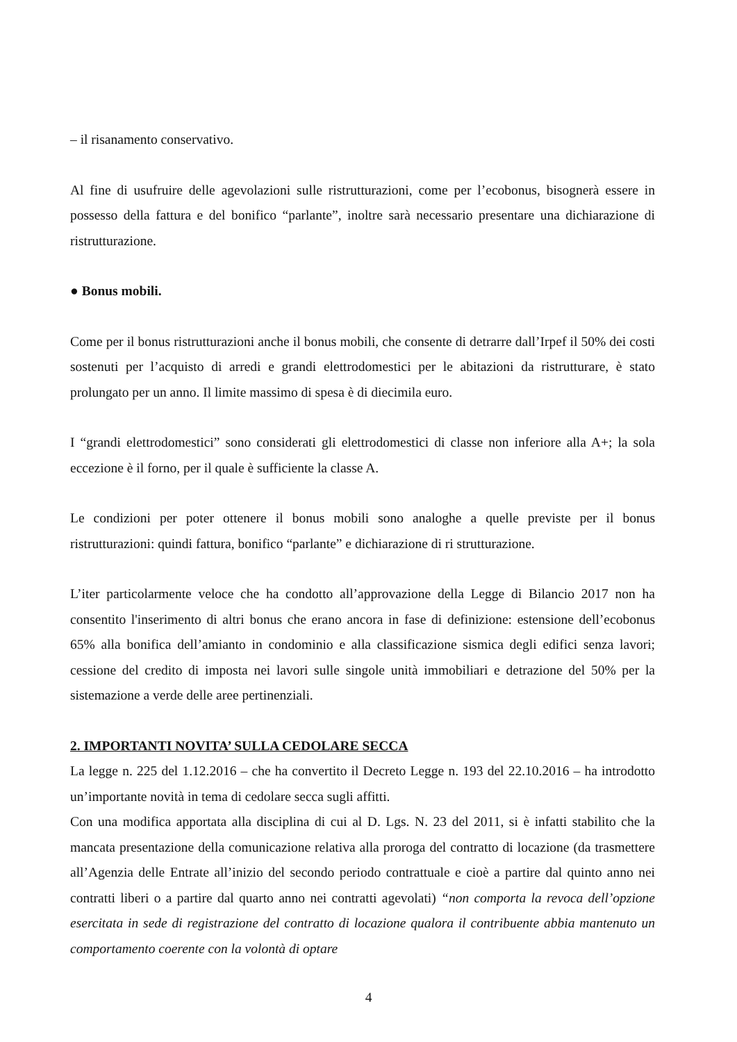– il risanamento conservativo.
Al fine di usufruire delle agevolazioni sulle ristrutturazioni, come per l’ecobonus, bisognerà essere in possesso della fattura e del bonifico “parlante”, inoltre sarà necessario presentare una dichiarazione di ristrutturazione.
● Bonus mobili.
Come per il bonus ristrutturazioni anche il bonus mobili, che consente di detrarre dall’Irpef il 50% dei costi sostenuti per l’acquisto di arredi e grandi elettrodomestici per le abitazioni da ristrutturare, è stato prolungato per un anno. Il limite massimo di spesa è di diecimila euro.
I “grandi elettrodomestici” sono considerati gli elettrodomestici di classe non inferiore alla A+; la sola eccezione è il forno, per il quale è sufficiente la classe A.
Le condizioni per poter ottenere il bonus mobili sono analoghe a quelle previste per il bonus ristrutturazioni: quindi fattura, bonifico “parlante” e dichiarazione di ri strutturazione.
L’iter particolarmente veloce che ha condotto all’approvazione della Legge di Bilancio 2017 non ha consentito l'inserimento di altri bonus che erano ancora in fase di definizione: estensione dell’ecobonus 65% alla bonifica dell’amianto in condominio e alla classificazione sismica degli edifici senza lavori; cessione del credito di imposta nei lavori sulle singole unità immobiliari e detrazione del 50% per la sistemazione a verde delle aree pertinenziali.
2. IMPORTANTI NOVITA’ SULLA CEDOLARE SECCA
La legge n. 225 del 1.12.2016 – che ha convertito il Decreto Legge n. 193 del 22.10.2016 – ha introdotto un’importante novità in tema di cedolare secca sugli affitti.
Con una modifica apportata alla disciplina di cui al D. Lgs. N. 23 del 2011, si è infatti stabilito che la mancata presentazione della comunicazione relativa alla proroga del contratto di locazione (da trasmettere all’Agenzia delle Entrate all’inizio del secondo periodo contrattuale e cioè a partire dal quinto anno nei contratti liberi o a partire dal quarto anno nei contratti agevolati) “non comporta la revoca dell’opzione esercitata in sede di registrazione del contratto di locazione qualora il contribuente abbia mantenuto un comportamento coerente con la volontà di optare
4